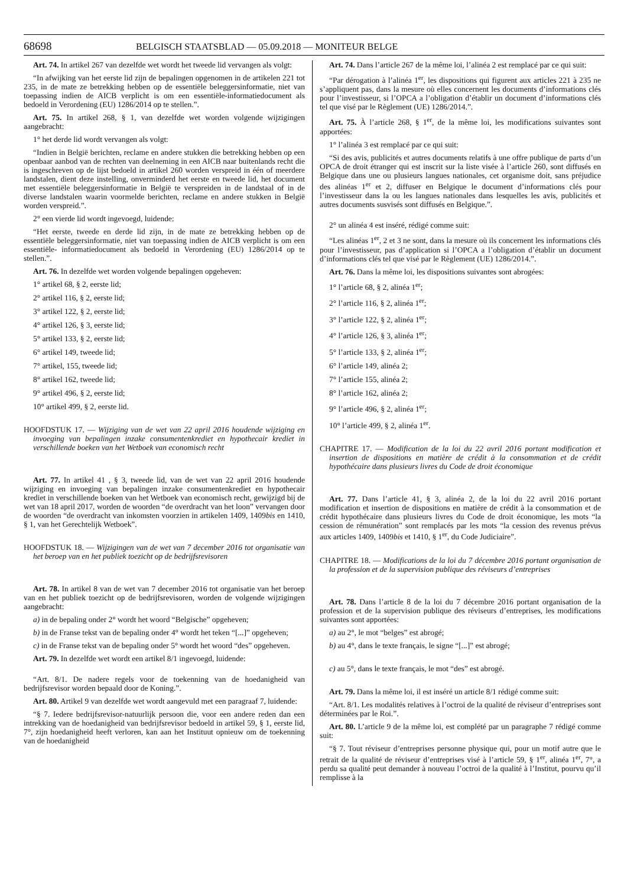68698
BELGISCH STAATSBLAD — 05.09.2018 — MONITEUR BELGE
Art. 74. In artikel 267 van dezelfde wet wordt het tweede lid vervangen als volgt:
“In afwijking van het eerste lid zijn de bepalingen opgenomen in de artikelen 221 tot 235, in de mate ze betrekking hebben op de essentiële beleggersinformatie, niet van toepassing indien de AICB verplicht is om een essentiële-informatiedocument als bedoeld in Verordening (EU) 1286/2014 op te stellen.”.
Art. 75. In artikel 268, § 1, van dezelfde wet worden volgende wijzigingen aangebracht:
1° het derde lid wordt vervangen als volgt:
“Indien in België berichten, reclame en andere stukken die betrekking hebben op een openbaar aanbod van de rechten van deelneming in een AICB naar buitenlands recht die is ingeschreven op de lijst bedoeld in artikel 260 worden verspreid in één of meerdere landstalen, dient deze instelling, onverminderd het eerste en tweede lid, het document met essentiële beleggersinformatie in België te verspreiden in de landstaal of in de diverse landstalen waarin voormelde berichten, reclame en andere stukken in België worden verspreid.”.
2° een vierde lid wordt ingevoegd, luidende:
“Het eerste, tweede en derde lid zijn, in de mate ze betrekking hebben op de essentiële beleggersinformatie, niet van toepassing indien de AICB verplicht is om een essentiële- informatiedocument als bedoeld in Verordening (EU) 1286/2014 op te stellen.”.
Art. 76. In dezelfde wet worden volgende bepalingen opgeheven:
1° artikel 68, § 2, eerste lid;
2° artikel 116, § 2, eerste lid;
3° artikel 122, § 2, eerste lid;
4° artikel 126, § 3, eerste lid;
5° artikel 133, § 2, eerste lid;
6° artikel 149, tweede lid;
7° artikel, 155, tweede lid;
8° artikel 162, tweede lid;
9° artikel 496, § 2, eerste lid;
10° artikel 499, § 2, eerste lid.
HOOFDSTUK 17. — Wijziging van de wet van 22 april 2016 houdende wijziging en invoeging van bepalingen inzake consumentenkrediet en hypothecair krediet in verschillende boeken van het Wetboek van economisch recht
Art. 77. In artikel 41 , § 3, tweede lid, van de wet van 22 april 2016 houdende wijziging en invoeging van bepalingen inzake consumentenkrediet en hypothecair krediet in verschillende boeken van het Wetboek van economisch recht, gewijzigd bij de wet van 18 april 2017, worden de woorden “de overdracht van het loon” vervangen door de woorden “de overdracht van inkomsten voorzien in artikelen 1409, 1409bis en 1410, § 1, van het Gerechtelijk Wetboek”.
HOOFDSTUK 18. — Wijzigingen van de wet van 7 december 2016 tot organisatie van het beroep van en het publiek toezicht op de bedrijfsrevisoren
Art. 78. In artikel 8 van de wet van 7 december 2016 tot organisatie van het beroep van en het publiek toezicht op de bedrijfsrevisoren, worden de volgende wijzigingen aangebracht:
a) in de bepaling onder 2° wordt het woord “Belgische” opgeheven;
b) in de Franse tekst van de bepaling onder 4° wordt het teken “[...]” opgeheven;
c) in de Franse tekst van de bepaling onder 5° wordt het woord “des” opgeheven.
Art. 79. In dezelfde wet wordt een artikel 8/1 ingevoegd, luidende:
“Art. 8/1. De nadere regels voor de toekenning van de hoedanigheid van bedrijfsrevisor worden bepaald door de Koning.”.
Art. 80. Artikel 9 van dezelfde wet wordt aangevuld met een paragraaf 7, luidende:
“§ 7. Iedere bedrijfsrevisor-natuurlijk persoon die, voor een andere reden dan een intrekking van de hoedanigheid van bedrijfsrevisor bedoeld in artikel 59, § 1, eerste lid, 7°, zijn hoedanigheid heeft verloren, kan aan het Instituut opnieuw om de toekenning van de hoedanigheid
Art. 74. Dans l’article 267 de la même loi, l’alinéa 2 est remplacé par ce qui suit:
“Par dérogation à l’alinéa 1<sup>er</sup>, les dispositions qui figurent aux articles 221 à 235 ne s’appliquent pas, dans la mesure où elles concernent les documents d’informations clés pour l’investisseur, si l’OPCA a l’obligation d’établir un document d’informations clés tel que visé par le Règlement (UE) 1286/2014.”.
Art. 75. À l’article 268, § 1<sup>er</sup>, de la même loi, les modifications suivantes sont apportées:
1° l’alinéa 3 est remplacé par ce qui suit:
“Si des avis, publicités et autres documents relatifs à une offre publique de parts d’un OPCA de droit étranger qui est inscrit sur la liste visée à l’article 260, sont diffusés en Belgique dans une ou plusieurs langues nationales, cet organisme doit, sans préjudice des alinéas 1<sup>er</sup> et 2, diffuser en Belgique le document d’informations clés pour l’investisseur dans la ou les langues nationales dans lesquelles les avis, publicités et autres documents susvisés sont diffusés en Belgique.”.
2° un alinéa 4 est inséré, rédigé comme suit:
“Les alinéas 1<sup>er</sup>, 2 et 3 ne sont, dans la mesure où ils concernent les informations clés pour l’investisseur, pas d’application si l’OPCA a l’obligation d’établir un document d’informations clés tel que visé par le Règlement (UE) 1286/2014.”.
Art. 76. Dans la même loi, les dispositions suivantes sont abrogées:
1° l’article 68, § 2, alinéa 1<sup>er</sup>;
2° l’article 116, § 2, alinéa 1<sup>er</sup>;
3° l’article 122, § 2, alinéa 1<sup>er</sup>;
4° l’article 126, § 3, alinéa 1<sup>er</sup>;
5° l’article 133, § 2, alinéa 1<sup>er</sup>;
6° l’article 149, alinéa 2;
7° l’article 155, alinéa 2;
8° l’article 162, alinéa 2;
9° l’article 496, § 2, alinéa 1<sup>er</sup>;
10° l’article 499, § 2, alinéa 1<sup>er</sup>.
CHAPITRE 17. — Modification de la loi du 22 avril 2016 portant modification et insertion de dispositions en matière de crédit à la consommation et de crédit hypothécaire dans plusieurs livres du Code de droit économique
Art. 77. Dans l’article 41, § 3, alinéa 2, de la loi du 22 avril 2016 portant modification et insertion de dispositions en matière de crédit à la consommation et de crédit hypothécaire dans plusieurs livres du Code de droit économique, les mots “la cession de rémunération” sont remplacés par les mots “la cession des revenus prévus aux articles 1409, 1409bis et 1410, § 1<sup>er</sup>, du Code Judiciaire”.
CHAPITRE 18. — Modifications de la loi du 7 décembre 2016 portant organisation de la profession et de la supervision publique des réviseurs d’entreprises
Art. 78. Dans l’article 8 de la loi du 7 décembre 2016 portant organisation de la profession et de la supervision publique des réviseurs d’entreprises, les modifications suivantes sont apportées:
a) au 2°, le mot “belges” est abrogé;
b) au 4°, dans le texte français, le signe “[...]” est abrogé;
c) au 5°, dans le texte français, le mot “des” est abrogé.
Art. 79. Dans la même loi, il est inséré un article 8/1 rédigé comme suit:
“Art. 8/1. Les modalités relatives à l’octroi de la qualité de réviseur d’entreprises sont déterminées par le Roi.”.
Art. 80. L’article 9 de la même loi, est complété par un paragraphe 7 rédigé comme suit:
“§ 7. Tout réviseur d’entreprises personne physique qui, pour un motif autre que le retrait de la qualité de réviseur d’entreprises visé à l’article 59, § 1<sup>er</sup>, alinéa 1<sup>er</sup>, 7°, a perdu sa qualité peut demander à nouveau l’octroi de la qualité à l’Institut, pourvu qu’il remplisse à la